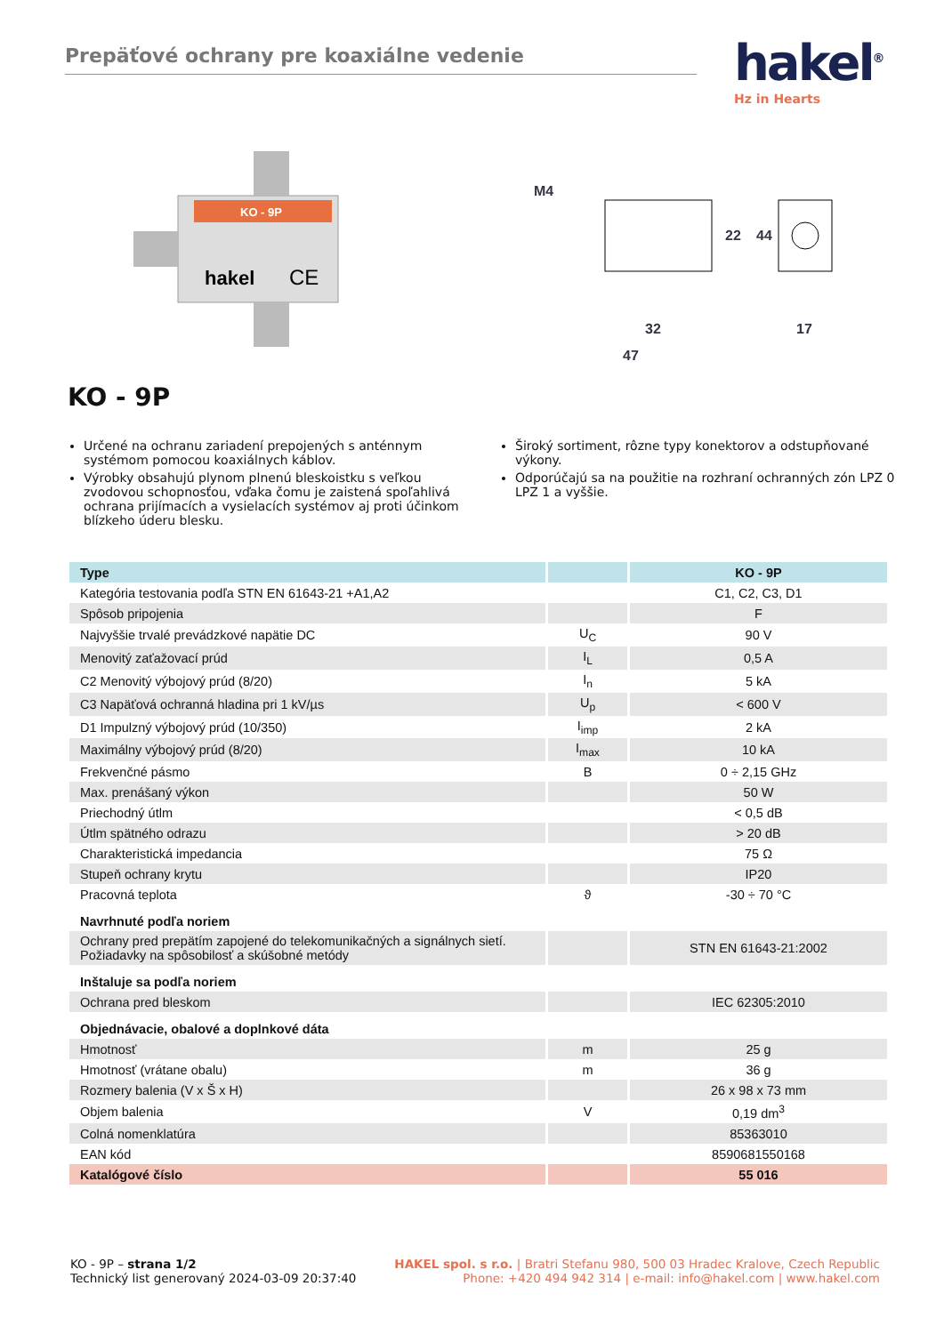Prepäťové ochrany pre koaxiálne vedenie hakel<sup>®</sup>
Hz in Hearts
KO - 9P
hakel
CE
M4
32
47
22
44
17
KO - 9P
Určené na ochranu zariadení prepojených s anténnym systémom pomocou koaxiálnych káblov.
Výrobky obsahujú plynom plnenú bleskoistku s veľkou zvodovou schopnosťou, vďaka čomu je zaistená spoľahlivá ochrana prijímacích a vysielacích systémov aj proti účinkom blízkeho úderu blesku.
Široký sortiment, rôzne typy konektorov a odstupňované výkony.
Odporúčajú sa na použitie na rozhraní ochranných zón LPZ 0 LPZ 1 a vyššie.
| Type | | KO - 9P |
| --- | --- | --- |
| Kategória testovania podľa STN EN 61643-21 +A1,A2 | | C1, C2, C3, D1 |
| Spôsob pripojenia | | F |
| Najvyššie trvalé prevádzkové napätie DC | U<sub>C</sub> | 90 V |
| Menovitý zaťažovací prúd | I<sub>L</sub> | 0,5 A |
| C2 Menovitý výbojový prúd (8/20) | I<sub>n</sub> | 5 kA |
| C3 Napäťová ochranná hladina pri 1 kV/µs | U<sub>p</sub> | < 600 V |
| D1 Impulzný výbojový prúd (10/350) | I<sub>imp</sub> | 2 kA |
| Maximálny výbojový prúd (8/20) | I<sub>max</sub> | 10 kA |
| Frekvenčné pásmo | B | 0 ÷ 2,15 GHz |
| Max. prenášaný výkon | | 50 W |
| Priechodný útlm | | < 0,5 dB |
| Útlm spätného odrazu | | > 20 dB |
| Charakteristická impedancia | | 75 Ω |
| Stupeň ochrany krytu | | IP20 |
| Pracovná teplota | ϑ | -30 ÷ 70 °C |
| Navrhnuté podľa noriem | | |
| Ochrany pred prepätím zapojené do telekomunikačných a signálnych sietí. Požiadavky na spôsobilosť a skúšobné metódy | | STN EN 61643-21:2002 |
| Inštaluje sa podľa noriem | | |
| Ochrana pred bleskom | | IEC 62305:2010 |
| Objednávacie, obalové a doplnkové dáta | | |
| Hmotnosť | m | 25 g |
| Hmotnosť (vrátane obalu) | m | 36 g |
| Rozmery balenia (V x Š x H) | | 26 x 98 x 73 mm |
| Objem balenia | V | 0,19 dm<sup>3</sup> |
| Colná nomenklatúra | | 85363010 |
| EAN kód | | 8590681550168 |
| Katalógové číslo | | 55 016 |
KO - 9P – strana 1/2
Technický list generovaný 2024-03-09 20:37:40
HAKEL spol. s r.o. | Bratri Stefanu 980, 500 03 Hradec Kralove, Czech Republic
Phone: +420 494 942 314 | e-mail: info@hakel.com | www.hakel.com